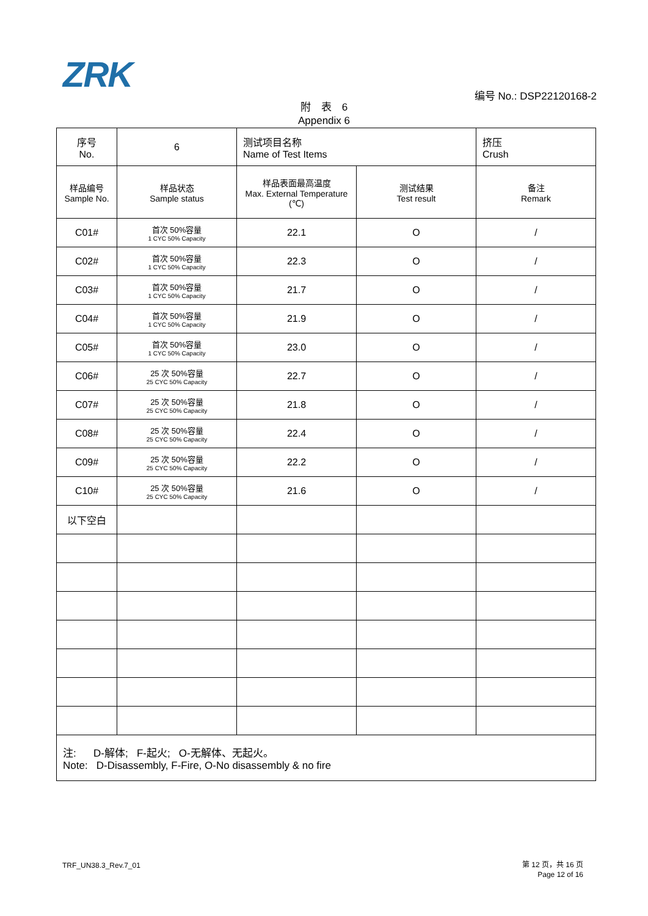ZRK 编号 No.: DSP22120168-2
附　表　6
Appendix 6
| 序号 No. | 6 | 测试项目名称 Name of Test Items | | 挤压 Crush |
| 样品编号 Sample No. | 样品状态 Sample status | 样品表面最高温度 Max. External Temperature (℃) | 测试结果 Test result | 备注 Remark |
| C01# | 首次 50%容量 1 CYC 50% Capacity | 22.1 | O | / |
| C02# | 首次 50%容量 1 CYC 50% Capacity | 22.3 | O | / |
| C03# | 首次 50%容量 1 CYC 50% Capacity | 21.7 | O | / |
| C04# | 首次 50%容量 1 CYC 50% Capacity | 21.9 | O | / |
| C05# | 首次 50%容量 1 CYC 50% Capacity | 23.0 | O | / |
| C06# | 25 次 50%容量 25 CYC 50% Capacity | 22.7 | O | / |
| C07# | 25 次 50%容量 25 CYC 50% Capacity | 21.8 | O | / |
| C08# | 25 次 50%容量 25 CYC 50% Capacity | 22.4 | O | / |
| C09# | 25 次 50%容量 25 CYC 50% Capacity | 22.2 | O | / |
| C10# | 25 次 50%容量 25 CYC 50% Capacity | 21.6 | O | / |
| 以下空白 | | | | |
| 注: D-解体; F-起火; O-无解体、无起火。 Note: D-Disassembly, F-Fire, O-No disassembly & no fire | | | | |
TRF_UN38.3_Rev.7_01
第 12 页，共 16 页
Page 12 of 16